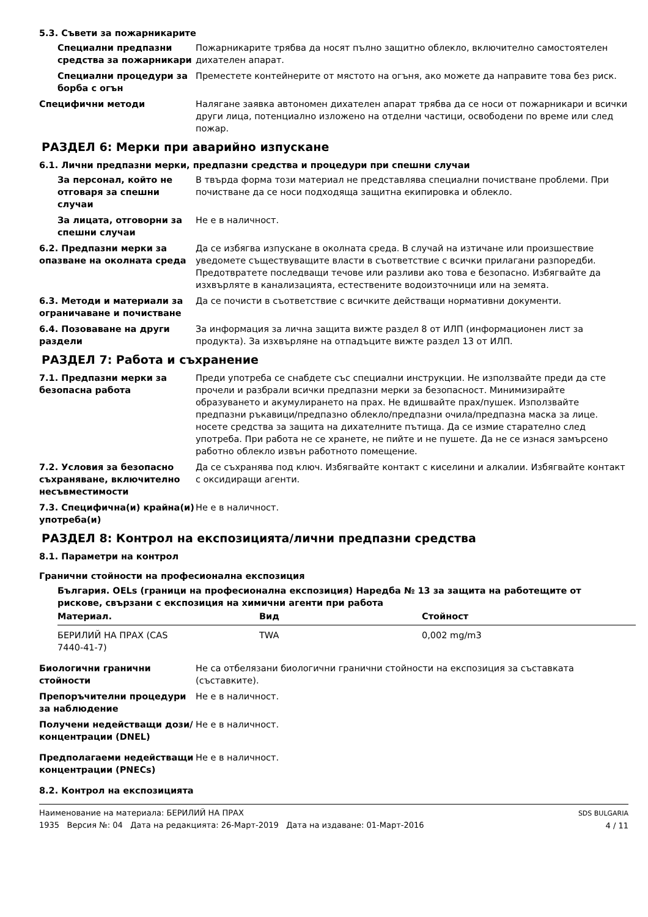5.3. Съвети за пожарникарите
Специални предпазни средства за пожарникари
Пожарникарите трябва да носят пълно защитно облекло, включително самостоятелен дихателен апарат.
Специални процедури за борба с огън
Преместете контейнерите от мястото на огъня, ако можете да направите това без риск.
Специфични методи Налягане заявка автономен дихателен апарат трябва да се носи от пожарникари и всички други лица, потенциално изложено на отделни частици, освободени по време или след пожар.
РАЗДЕЛ 6: Мерки при аварийно изпускане
6.1. Лични предпазни мерки, предпазни средства и процедури при спешни случаи
За персонал, който не отговаря за спешни случаи
В твърда форма този материал не представлява специални почистване проблеми. При почистване да се носи подходяща защитна екипировка и облекло.
За лицата, отговорни за спешни случаи
Не е в наличност.
6.2. Предпазни мерки за опазване на околната среда
Да се избягва изпускане в околната среда. В случай на изтичане или произшествие уведомете съществуващите власти в съответствие с всички прилагани разпоредби. Предотвратете последващи течове или разливи ако това е безопасно. Избягвайте да изхвърляте в канализацията, естествените водоизточници или на земята.
6.3. Методи и материали за ограничаване и почистване
Да се почисти в съответствие с всичките действащи нормативни документи.
6.4. Позоваване на други раздели
За информация за лична защита вижте раздел 8 от ИЛП (информационен лист за продукта). За изхвърляне на отпадъците вижте раздел 13 от ИЛП.
РАЗДЕЛ 7: Работа и съхранение
7.1. Предпазни мерки за безопасна работа
Преди употреба се снабдете със специални инструкции. Не използвайте преди да сте прочели и разбрали всички предпазни мерки за безопасност. Минимизирайте образуването и акумулирането на прах. Не вдишвайте прах/пушек. Използвайте предпазни ръкавици/предпазно облекло/предпазни очила/предпазна маска за лице. носете средства за защита на дихателните пътища. Да се измие старателно след употреба. При работа не се хранете, не пийте и не пушете. Да не се изнася замърсено работно облекло извън работното помещение.
7.2. Условия за безопасно съхраняване, включително несъвместимости
Да се съхранява под ключ. Избягвайте контакт с киселини и алкалии. Избягвайте контакт с оксидиращи агенти.
7.3. Специфична(и) крайна(и) употреба(и)
Не е в наличност.
РАЗДЕЛ 8: Контрол на експозицията/лични предпазни средства
8.1. Параметри на контрол
Гранични стойности на професионална експозиция
България. OELs (граници на професионална експозиция) Наредба № 13 за защита на работещите от рискове, свързани с експозиция на химични агенти при работа
| Материал. | Вид | Стойност |
| --- | --- | --- |
| БЕРИЛИЙ НА ПРАХ (CAS 7440-41-7) | TWA | 0,002 mg/m3 |
Биологични гранични стойности Не са отбелязани биологични гранични стойности на експозиция за съставката (съставките).
Препоръчителни процедури за наблюдение
Не е в наличност.
Получени недействащи дози/концентрации (DNEL)
Не е в наличност.
Предполагаеми недействащи концентрации (PNECs)
Не е в наличност.
8.2. Контрол на експозицията
Наименование на материала: БЕРИЛИЙ НА ПРАХ
1935 Версия №: 04 Дата на редакцията: 26-Март-2019 Дата на издаване: 01-Март-2016
SDS BULGARIA
4 / 11